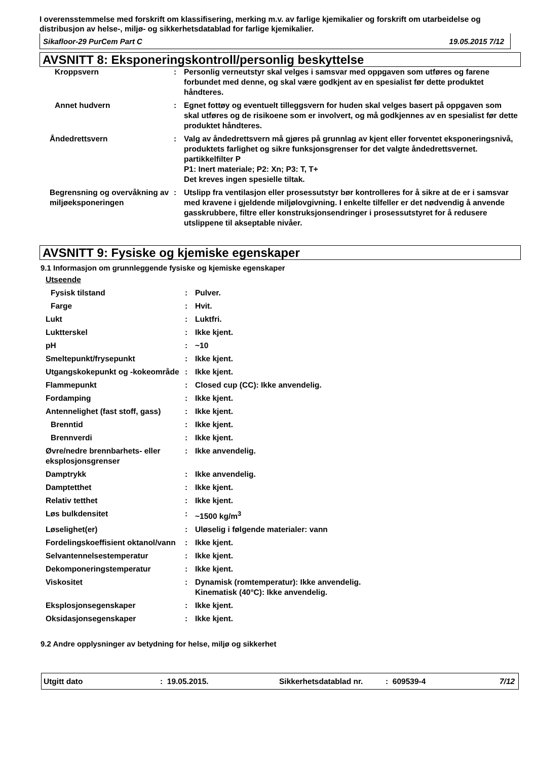I overensstemmelse med forskrift om klassifisering, merking m.v. av farlige kjemikalier og forskrift om utarbeidelse og distribusjon av helse-, miljø- og sikkerhetsdatablad for farlige kjemikalier.
Sikafloor-29 PurCem Part C 19.05.2015 7/12
AVSNITT 8: Eksponeringskontroll/personlig beskyttelse
| Kroppsvern | : | Personlig verneutstyr skal velges i samsvar med oppgaven som utføres og farene forbundet med denne, og skal være godkjent av en spesialist før dette produktet håndteres. |
| Annet hudvern | : | Egnet fottøy og eventuelt tilleggsvern for huden skal velges basert på oppgaven som skal utføres og de risikoene som er involvert, og må godkjennes av en spesialist før dette produktet håndteres. |
| Åndedrettsvern | : | Valg av åndedrettsvern må gjøres på grunnlag av kjent eller forventet eksponeringsnivå, produktets farlighet og sikre funksjonsgrenser for det valgte åndedrettsvernet. partikkelfilter P P1: Inert materiale; P2: Xn; P3: T, T+ Det kreves ingen spesielle tiltak. |
| Begrensning og overvåkning av miljøeksponeringen | : | Utslipp fra ventilasjon eller prosessutstyr bør kontrolleres for å sikre at de er i samsvar med kravene i gjeldende miljølovgivning. I enkelte tilfeller er det nødvendig å anvende gasskrubbere, filtre eller konstruksjonsendringer i prosessutstyret for å redusere utslippene til akseptable nivåer. |
AVSNITT 9: Fysiske og kjemiske egenskaper
9.1 Informasjon om grunnleggende fysiske og kjemiske egenskaper
| Utseende | | |
| Fysisk tilstand | : | Pulver. |
| Farge | : | Hvit. |
| Lukt | : | Luktfri. |
| Luktterskel | : | Ikke kjent. |
| pH | : | ~10 |
| Smeltepunkt/frysepunkt | : | Ikke kjent. |
| Utgangskokepunkt og -kokeområde | : | Ikke kjent. |
| Flammepunkt | : | Closed cup (CC): Ikke anvendelig. |
| Fordamping | : | Ikke kjent. |
| Antennelighet (fast stoff, gass) | : | Ikke kjent. |
| Brenntid | : | Ikke kjent. |
| Brennverdi | : | Ikke kjent. |
| Øvre/nedre brennbarhets- eller eksplosjonsgrenser | : | Ikke anvendelig. |
| Damptrykk | : | Ikke anvendelig. |
| Damptetthet | : | Ikke kjent. |
| Relativ tetthet | : | Ikke kjent. |
| Løs bulkdensitet | : | ~1500 kg/m<sup>3</sup> |
| Løselighet(er) | : | Uløselig i følgende materialer: vann |
| Fordelingskoeffisient oktanol/vann | : | Ikke kjent. |
| Selvantennelsestemperatur | : | Ikke kjent. |
| Dekomponeringstemperatur | : | Ikke kjent. |
| Viskositet | : | Dynamisk (romtemperatur): Ikke anvendelig. Kinematisk (40°C): Ikke anvendelig. |
| Eksplosjonsegenskaper | : | Ikke kjent. |
| Oksidasjonsegenskaper | : | Ikke kjent. |
9.2 Andre opplysninger av betydning for helse, miljø og sikkerhet
Utgitt dato: 19.05.2015. Sikkerhetsdatablad nr.: 609539-4 7/12